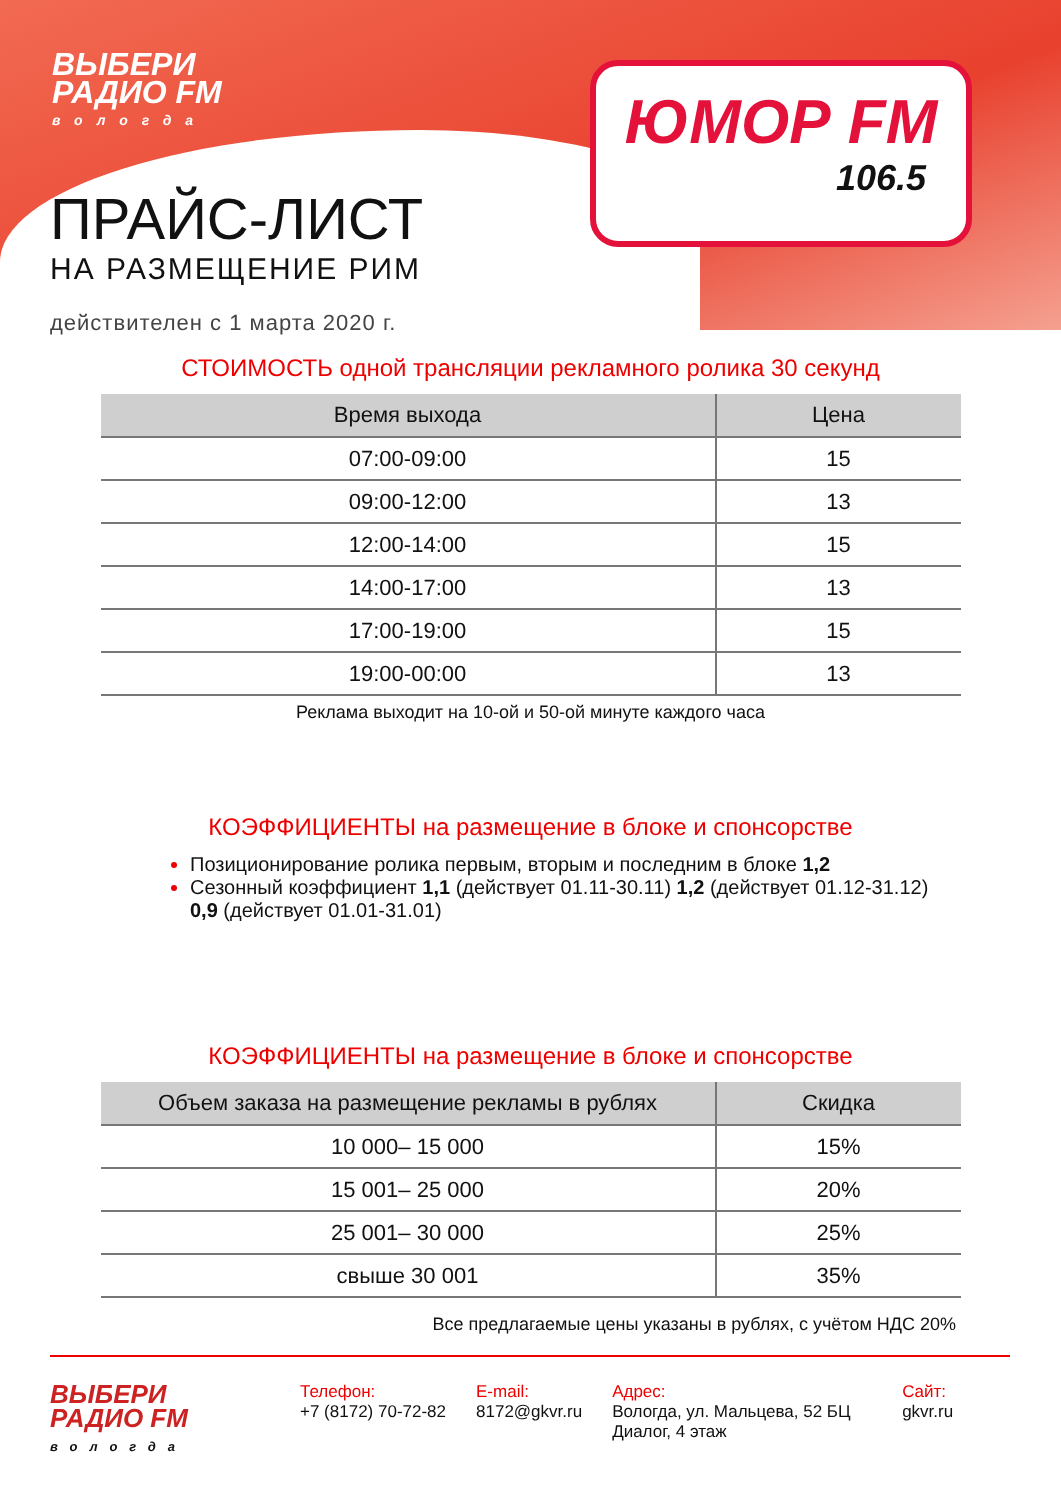ВЫБЕРИ
РАДИО FM
вологда
ЮМОР FM
106.5
ПРАЙС-ЛИСТ
НА РАЗМЕЩЕНИЕ РИМ
действителен с 1 марта 2020 г.
СТОИМОСТЬ одной трансляции рекламного ролика 30 секунд
| Время выхода | Цена |
| --- | --- |
| 07:00-09:00 | 15 |
| 09:00-12:00 | 13 |
| 12:00-14:00 | 15 |
| 14:00-17:00 | 13 |
| 17:00-19:00 | 15 |
| 19:00-00:00 | 13 |
Реклама выходит на 10-ой и 50-ой минуте каждого часа
КОЭФФИЦИЕНТЫ на размещение в блоке и спонсорстве
Позиционирование ролика первым, вторым и последним в блоке 1,2
Сезонный коэффициент 1,1 (действует 01.11-30.11) 1,2 (действует 01.12-31.12) 0,9 (действует 01.01-31.01)
КОЭФФИЦИЕНТЫ на размещение в блоке и спонсорстве
| Объем заказа на размещение рекламы в рублях | Скидка |
| --- | --- |
| 10 000– 15 000 | 15% |
| 15 001– 25 000 | 20% |
| 25 001– 30 000 | 25% |
| свыше 30 001 | 35% |
Все предлагаемые цены указаны в рублях, с учётом НДС 20%
ВЫБЕРИ
РАДИО FM
вологда
Телефон:
+7 (8172) 70-72-82
E-mail:
8172@gkvr.ru
Адрес:
Вологда, ул. Мальцева, 52 БЦ Диалог, 4 этаж
Сайт:
gkvr.ru